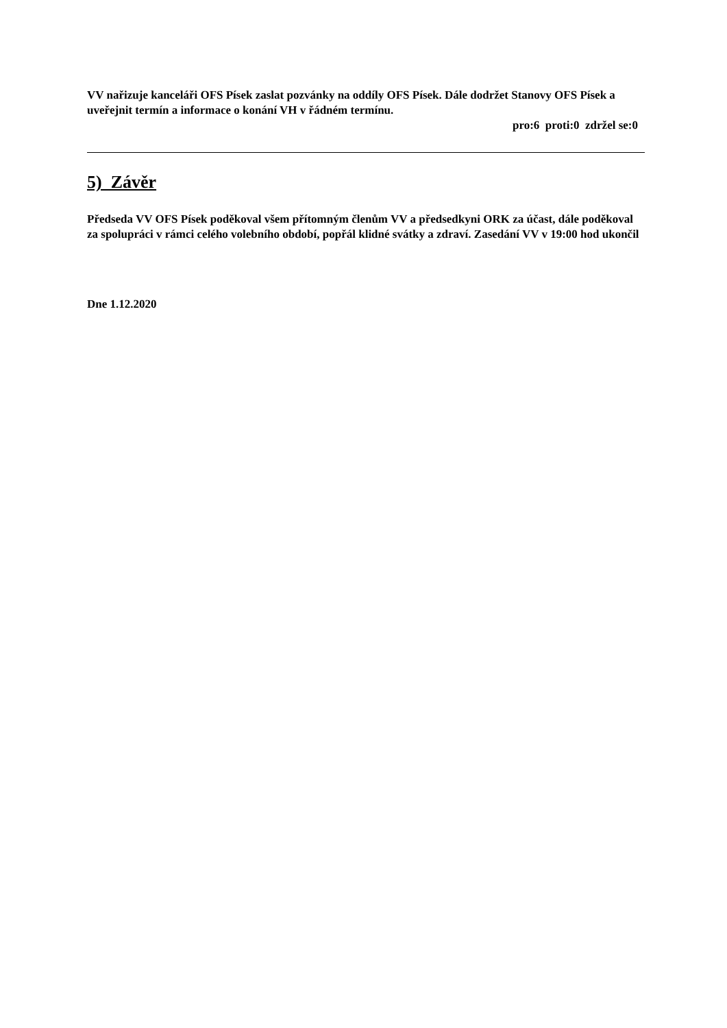VV nařizuje kanceláři OFS Písek zaslat pozvánky na oddíly OFS Písek. Dále dodržet Stanovy OFS Písek a uveřejnit termín a informace o konání VH v řádném termínu.
pro:6 proti:0 zdržel se:0
5) Závěr
Předseda VV OFS Písek poděkoval všem přítomným členům VV a předsedkyni ORK za účast, dále poděkoval za spolupráci v rámci celého volebního období, popřál klidné svátky a zdraví. Zasedání VV v 19:00 hod ukončil
Dne 1.12.2020